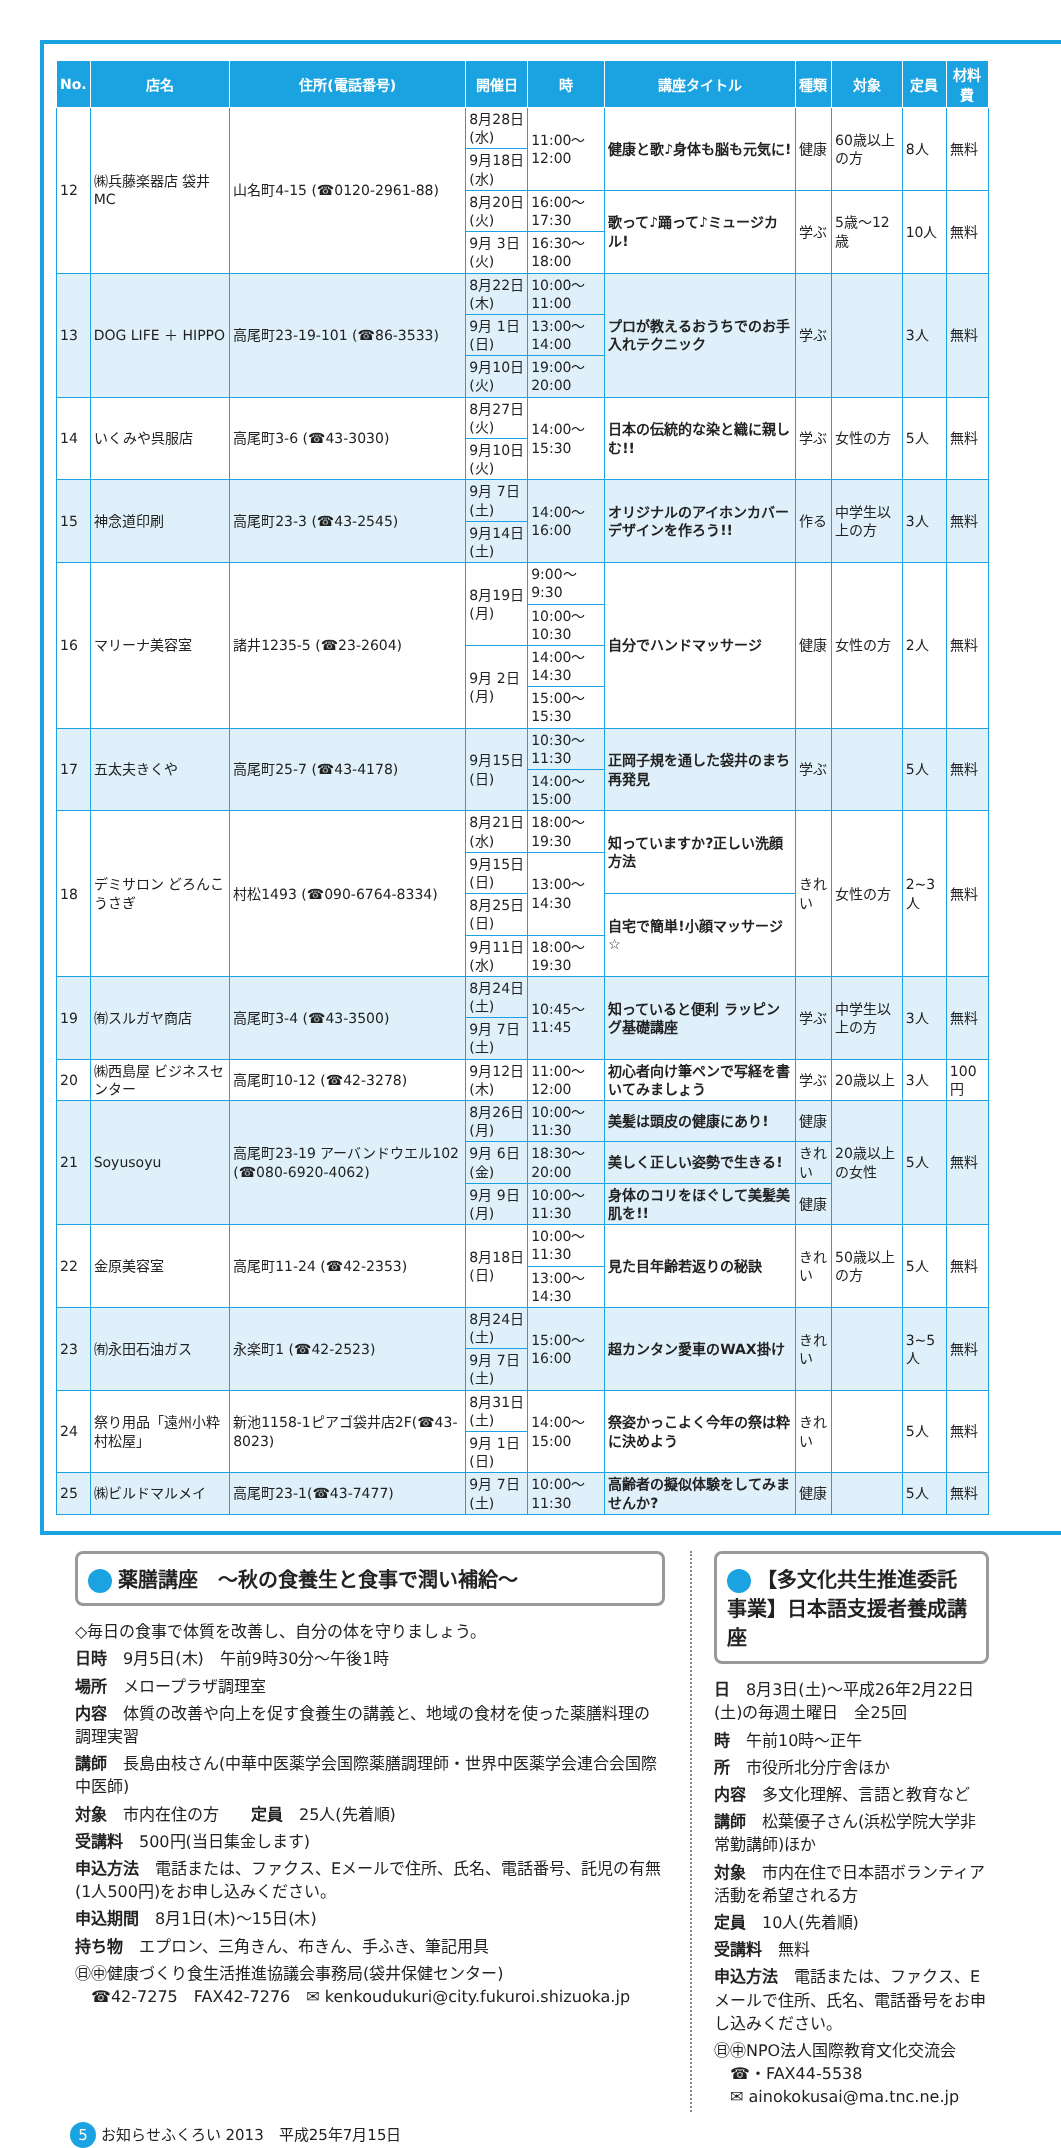| No. | 店名 | 住所(電話番号) | 開催日 | 時 | 講座タイトル | 種類 | 対象 | 定員 | 材料費 |
| --- | --- | --- | --- | --- | --- | --- | --- | --- | --- |
| 12 | ㈱兵藤楽器店 袋井MC | 山名町4-15 (☎0120-2961-88) | 8月28日(水) | 11:00～12:00 | 健康と歌♪身体も脳も元気に! | 健康 | 60歳以上の方 | 8人 | 無料 |
| | | | 9月18日(水) | | | | | | |
| | | | 8月20日(火) | 16:00～17:30 | 歌って♪踊って♪ミュージカル! | 学ぶ | 5歳～12歳 | 10人 | 無料 |
| | | | 9月 3日(火) | 16:30～18:00 | | | | | |
| 13 | DOG LIFE ＋ HIPPO | 高尾町23-19-101 (☎86-3533) | 8月22日(木) | 10:00～11:00 | プロが教えるおうちでのお手入れテクニック | 学ぶ | | 3人 | 無料 |
| | | | 9月 1日(日) | 13:00～14:00 | | | | | |
| | | | 9月10日(火) | 19:00～20:00 | | | | | |
| 14 | いくみや呉服店 | 高尾町3-6 (☎43-3030) | 8月27日(火) | 14:00～15:30 | 日本の伝統的な染と織に親しむ!! | 学ぶ | 女性の方 | 5人 | 無料 |
| | | | 9月10日(火) | | | | | | |
| 15 | 神念道印刷 | 高尾町23-3 (☎43-2545) | 9月 7日(土) | 14:00～16:00 | オリジナルのアイホンカバーデザインを作ろう!! | 作る | 中学生以上の方 | 3人 | 無料 |
| | | | 9月14日(土) | | | | | | |
| 16 | マリーナ美容室 | 諸井1235-5 (☎23-2604) | 8月19日(月) | 9:00～ 9:30 | 自分でハンドマッサージ | 健康 | 女性の方 | 2人 | 無料 |
| | | | | 10:00～10:30 | | | | | |
| | | | 9月 2日(月) | 14:00～14:30 | | | | | |
| | | | | 15:00～15:30 | | | | | |
| 17 | 五太夫きくや | 高尾町25-7 (☎43-4178) | 9月15日(日) | 10:30～11:30 | 正岡子規を通した袋井のまち再発見 | 学ぶ | | 5人 | 無料 |
| | | | | 14:00～15:00 | | | | | |
| 18 | デミサロン どろんこうさぎ | 村松1493 (☎090-6764-8334) | 8月21日(水) | 18:00～19:30 | 知っていますか?正しい洗顔方法 | きれい | 女性の方 | 2~3人 | 無料 |
| | | | 9月15日(日) | 13:00～14:30 | | | | | |
| | | | 8月25日(日) | | 自宅で簡単!小顔マッサージ☆ | | | | |
| | | | 9月11日(水) | 18:00～19:30 | | | | | |
| 19 | ㈲スルガヤ商店 | 高尾町3-4 (☎43-3500) | 8月24日(土) | 10:45～11:45 | 知っていると便利 ラッピング基礎講座 | 学ぶ | 中学生以上の方 | 3人 | 無料 |
| | | | 9月 7日(土) | | | | | | |
| 20 | ㈱西島屋 ビジネスセンター | 高尾町10-12 (☎42-3278) | 9月12日(木) | 11:00～12:00 | 初心者向け筆ペンで写経を書いてみましょう | 学ぶ | 20歳以上 | 3人 | 100円 |
| 21 | Soyusoyu | 高尾町23-19 アーバンドウエル102 (☎080-6920-4062) | 8月26日(月) | 10:00～11:30 | 美髪は頭皮の健康にあり! | 健康 | 20歳以上の女性 | 5人 | 無料 |
| | | | 9月 6日(金) | 18:30～20:00 | 美しく正しい姿勢で生きる! | きれい | | | |
| | | | 9月 9日(月) | 10:00～11:30 | 身体のコリをほぐして美髪美肌を!! | 健康 | | | |
| 22 | 金原美容室 | 高尾町11-24 (☎42-2353) | 8月18日(日) | 10:00～11:30 | 見た目年齢若返りの秘訣 | きれい | 50歳以上の方 | 5人 | 無料 |
| | | | | 13:00～14:30 | | | | | |
| 23 | ㈲永田石油ガス | 永楽町1 (☎42-2523) | 8月24日(土) | 15:00～16:00 | 超カンタン愛車のWAX掛け | きれい | | 3~5人 | 無料 |
| | | | 9月 7日(土) | | | | | | |
| 24 | 祭り用品「遠州小粋 村松屋」 | 新池1158-1ピアゴ袋井店2F(☎43-8023) | 8月31日(土) | 14:00～15:00 | 祭姿かっこよく今年の祭は粋に決めよう | きれい | | 5人 | 無料 |
| | | | 9月 1日(日) | | | | | | |
| 25 | ㈱ビルドマルメイ | 高尾町23-1(☎43-7477) | 9月 7日(土) | 10:00～11:30 | 高齢者の擬似体験をしてみませんか? | 健康 | | 5人 | 無料 |
薬膳講座　～秋の食養生と食事で潤い補給～
◇毎日の食事で体質を改善し、自分の体を守りましょう。
日時　9月5日(木)　午前9時30分～午後1時
場所　メロープラザ調理室
内容　体質の改善や向上を促す食養生の講義と、地域の食材を使った薬膳料理の調理実習
講師　長島由枝さん(中華中医薬学会国際薬膳調理師・世界中医薬学会連合会国際中医師)
対象　市内在住の方　　定員　25人(先着順)
受講料　500円(当日集金します)
申込方法　電話または、ファクス、Eメールで住所、氏名、電話番号、託児の有無(1人500円)をお申し込みください。
申込期間　8月1日(木)～15日(木)
持ち物　エプロン、三角きん、布きん、手ふき、筆記用具
㊐㊥健康づくり食生活推進協議会事務局(袋井保健センター)
　☎42-7275　FAX42-7276　✉ kenkoudukuri@city.fukuroi.shizuoka.jp
【多文化共生推進委託事業】日本語支援者養成講座
日　8月3日(土)～平成26年2月22日(土)の毎週土曜日　全25回
時　午前10時～正午
所　市役所北分庁舎ほか
内容　多文化理解、言語と教育など
講師　松葉優子さん(浜松学院大学非常勤講師)ほか
対象　市内在住で日本語ボランティア活動を希望される方
定員　10人(先着順)
受講料　無料
申込方法　電話または、ファクス、Eメールで住所、氏名、電話番号をお申し込みください。
㊐㊥NPO法人国際教育文化交流会
　☎・FAX44-5538
　✉ ainokokusai@ma.tnc.ne.jp
5 お知らせふくろい 2013　平成25年7月15日